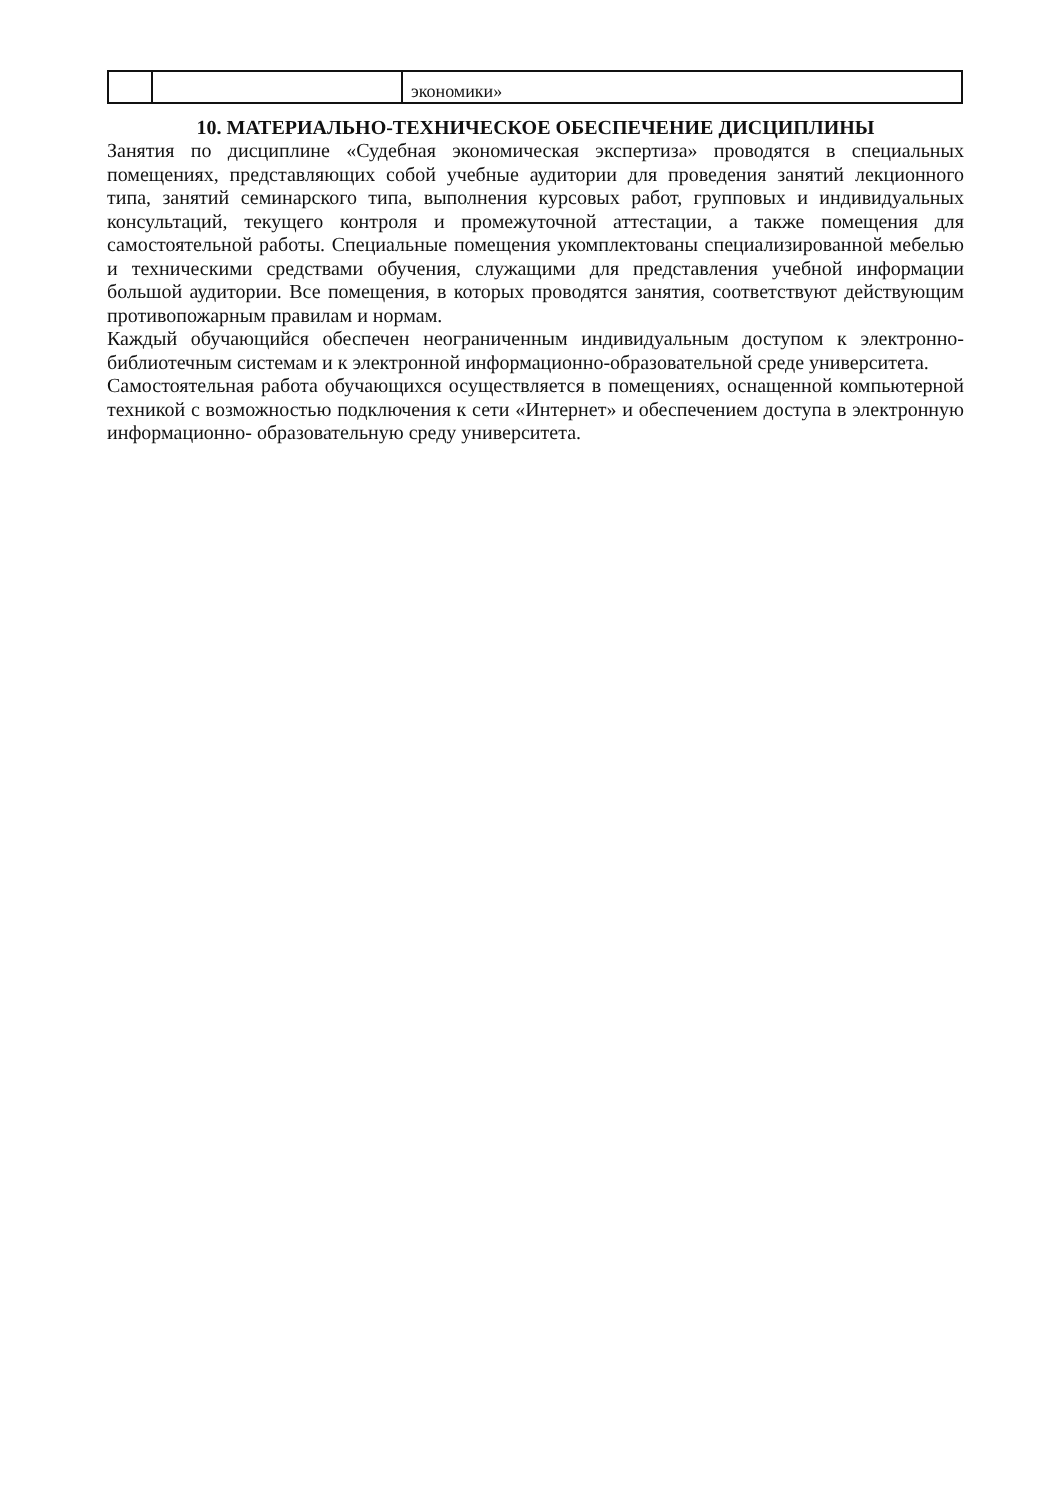| | | экономики» |
10. МАТЕРИАЛЬНО-ТЕХНИЧЕСКОЕ ОБЕСПЕЧЕНИЕ ДИСЦИПЛИНЫ
Занятия по дисциплине «Судебная экономическая экспертиза» проводятся в специальных помещениях, представляющих собой учебные аудитории для проведения занятий лекционного типа, занятий семинарского типа, выполнения курсовых работ, групповых и индивидуальных консультаций, текущего контроля и промежуточной аттестации, а также помещения для самостоятельной работы. Специальные помещения укомплектованы специализированной мебелью и техническими средствами обучения, служащими для представления учебной информации большой аудитории. Все помещения, в которых проводятся занятия, соответствуют действующим противопожарным правилам и нормам.
Каждый обучающийся обеспечен неограниченным индивидуальным доступом к электронно- библиотечным системам и к электронной информационно-образовательной среде университета.
Самостоятельная работа обучающихся осуществляется в помещениях, оснащенной компьютерной техникой с возможностью подключения к сети «Интернет» и обеспечением доступа в электронную информационно- образовательную среду университета.